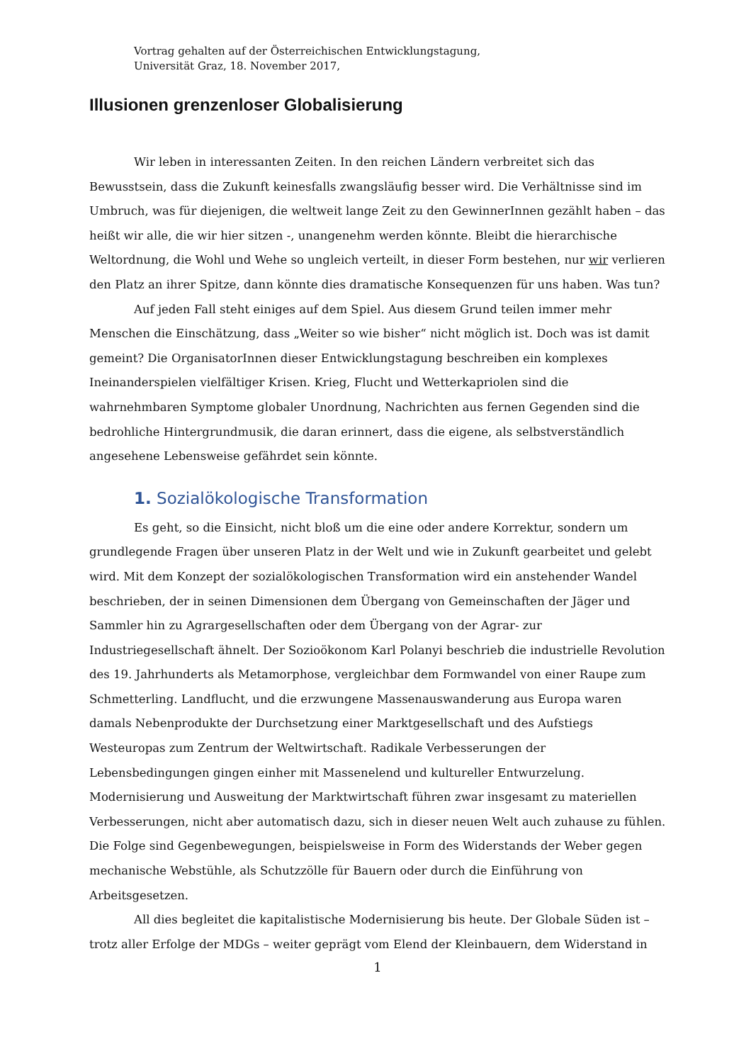Vortrag gehalten auf der Österreichischen Entwicklungstagung,
Universität Graz, 18. November 2017,
Illusionen grenzenloser Globalisierung
Wir leben in interessanten Zeiten. In den reichen Ländern verbreitet sich das Bewusstsein, dass die Zukunft keinesfalls zwangsläufig besser wird. Die Verhältnisse sind im Umbruch, was für diejenigen, die weltweit lange Zeit zu den GewinnerInnen gezählt haben – das heißt wir alle, die wir hier sitzen -, unangenehm werden könnte. Bleibt die hierarchische Weltordnung, die Wohl und Wehe so ungleich verteilt, in dieser Form bestehen, nur wir verlieren den Platz an ihrer Spitze, dann könnte dies dramatische Konsequenzen für uns haben. Was tun?
Auf jeden Fall steht einiges auf dem Spiel. Aus diesem Grund teilen immer mehr Menschen die Einschätzung, dass „Weiter so wie bisher“ nicht möglich ist. Doch was ist damit gemeint? Die OrganisatorInnen dieser Entwicklungstagung beschreiben ein komplexes Ineinanderspielen vielfältiger Krisen. Krieg, Flucht und Wetterkapriolen sind die wahrnehmbaren Symptome globaler Unordnung, Nachrichten aus fernen Gegenden sind die bedrohliche Hintergrundmusik, die daran erinnert, dass die eigene, als selbstverständlich angesehene Lebensweise gefährdet sein könnte.
1. Sozialökologische Transformation
Es geht, so die Einsicht, nicht bloß um die eine oder andere Korrektur, sondern um grundlegende Fragen über unseren Platz in der Welt und wie in Zukunft gearbeitet und gelebt wird. Mit dem Konzept der sozialökologischen Transformation wird ein anstehender Wandel beschrieben, der in seinen Dimensionen dem Übergang von Gemeinschaften der Jäger und Sammler hin zu Agrargesellschaften oder dem Übergang von der Agrar- zur Industriegesellschaft ähnelt. Der Sozioökonom Karl Polanyi beschrieb die industrielle Revolution des 19. Jahrhunderts als Metamorphose, vergleichbar dem Formwandel von einer Raupe zum Schmetterling. Landflucht, und die erzwungene Massenauswanderung aus Europa waren damals Nebenprodukte der Durchsetzung einer Marktgesellschaft und des Aufstiegs Westeuropas zum Zentrum der Weltwirtschaft. Radikale Verbesserungen der Lebensbedingungen gingen einher mit Massenelend und kultureller Entwurzelung. Modernisierung und Ausweitung der Marktwirtschaft führen zwar insgesamt zu materiellen Verbesserungen, nicht aber automatisch dazu, sich in dieser neuen Welt auch zuhause zu fühlen. Die Folge sind Gegenbewegungen, beispielsweise in Form des Widerstands der Weber gegen mechanische Webstühle, als Schutzzölle für Bauern oder durch die Einführung von Arbeitsgesetzen.
All dies begleitet die kapitalistische Modernisierung bis heute. Der Globale Süden ist – trotz aller Erfolge der MDGs – weiter geprägt vom Elend der Kleinbauern, dem Widerstand in
1